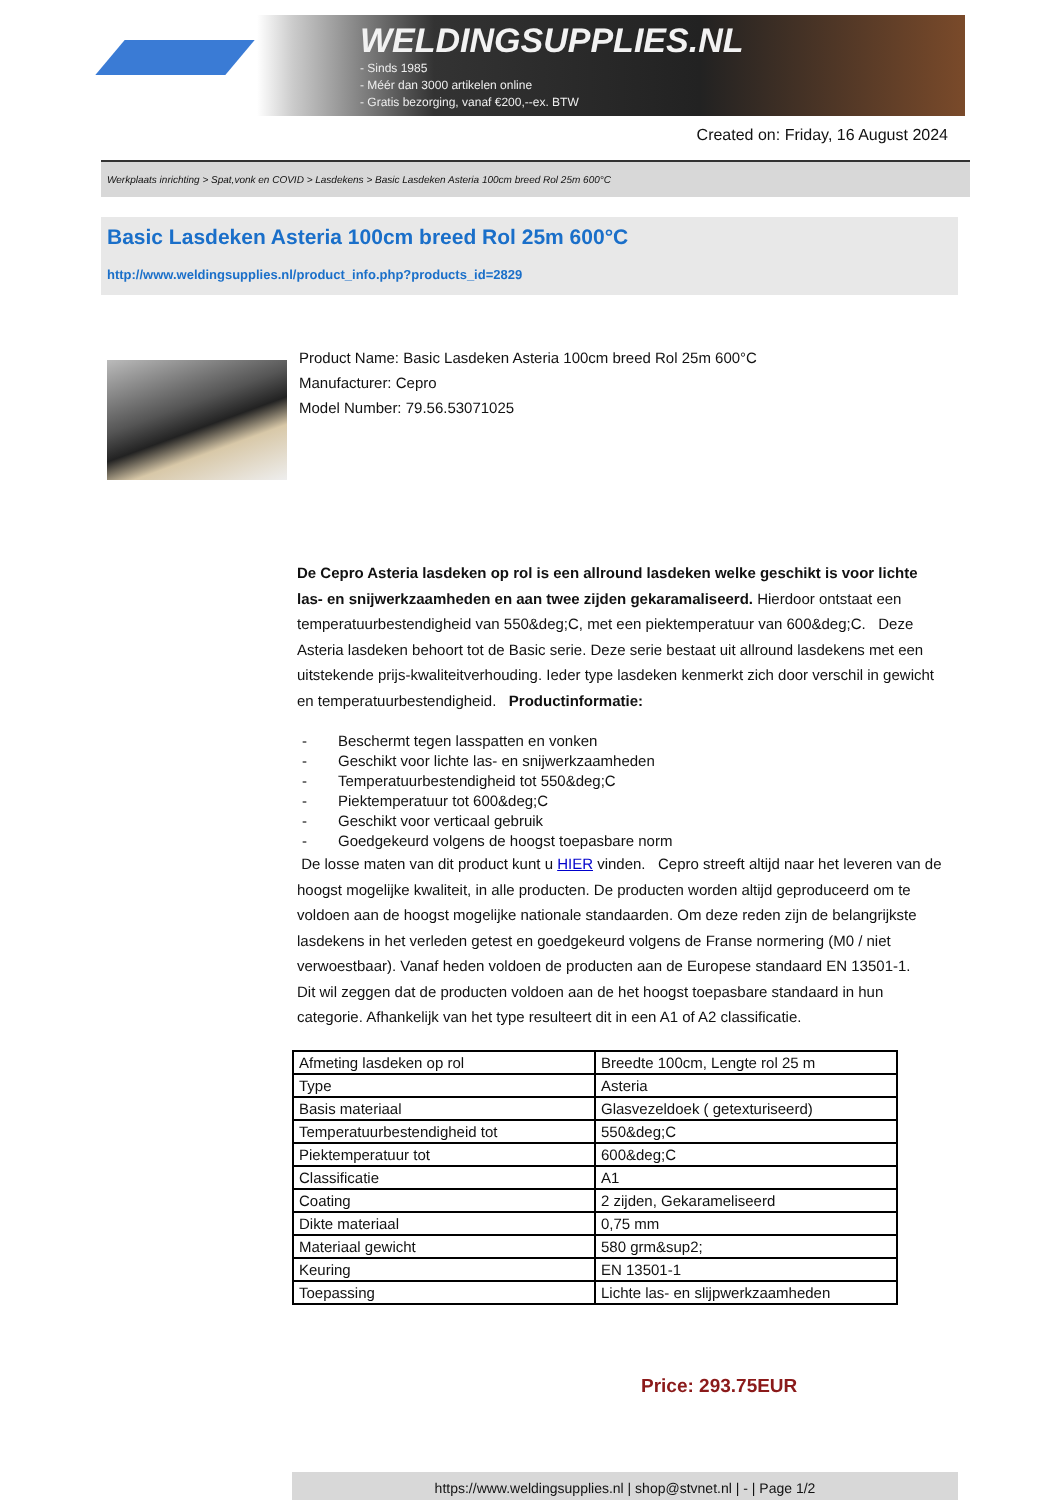WELDINGSUPPLIES.NL
- Sinds 1985
- Méér dan 3000 artikelen online
- Gratis bezorging, vanaf €200,--ex. BTW
Created on: Friday, 16 August 2024
Werkplaats inrichting > Spat,vonk en COVID > Lasdekens > Basic Lasdeken Asteria 100cm breed Rol 25m 600°C
Basic Lasdeken Asteria 100cm breed Rol 25m 600°C
http://www.weldingsupplies.nl/product_info.php?products_id=2829
Product Name: Basic Lasdeken Asteria 100cm breed Rol 25m 600°C
Manufacturer: Cepro
Model Number: 79.56.53071025
De Cepro Asteria lasdeken op rol is een allround lasdeken welke geschikt is voor lichte las- en snijwerkzaamheden en aan twee zijden gekaramaliseerd. Hierdoor ontstaat een temperatuurbestendigheid van 550&deg;C, met een piektemperatuur van 600&deg;C. Deze Asteria lasdeken behoort tot de Basic serie. Deze serie bestaat uit allround lasdekens met een uitstekende prijs-kwaliteitverhouding. Ieder type lasdeken kenmerkt zich door verschil in gewicht en temperatuurbestendigheid. Productinformatie:
- Beschermt tegen lasspatten en vonken
- Geschikt voor lichte las- en snijwerkzaamheden
- Temperatuurbestendigheid tot 550&deg;C
- Piektemperatuur tot 600&deg;C
- Geschikt voor verticaal gebruik
- Goedgekeurd volgens de hoogst toepasbare norm
De losse maten van dit product kunt u HIER vinden. Cepro streeft altijd naar het leveren van de hoogst mogelijke kwaliteit, in alle producten. De producten worden altijd geproduceerd om te voldoen aan de hoogst mogelijke nationale standaarden. Om deze reden zijn de belangrijkste lasdekens in het verleden getest en goedgekeurd volgens de Franse normering (M0 / niet verwoestbaar). Vanaf heden voldoen de producten aan de Europese standaard EN 13501-1. Dit wil zeggen dat de producten voldoen aan de het hoogst toepasbare standaard in hun categorie. Afhankelijk van het type resulteert dit in een A1 of A2 classificatie.
| Afmeting lasdeken op rol | Breedte 100cm, Lengte rol 25 m |
| Type | Asteria |
| Basis materiaal | Glasvezeldoek ( getexturiseerd) |
| Temperatuurbestendigheid tot | 550&deg;C |
| Piektemperatuur tot | 600&deg;C |
| Classificatie | A1 |
| Coating | 2 zijden, Gekarameliseerd |
| Dikte materiaal | 0,75 mm |
| Materiaal gewicht | 580 grm&sup2; |
| Keuring | EN 13501-1 |
| Toepassing | Lichte las- en slijpwerkzaamheden |
Price: 293.75EUR
https://www.weldingsupplies.nl | shop@stvnet.nl | - | Page 1/2